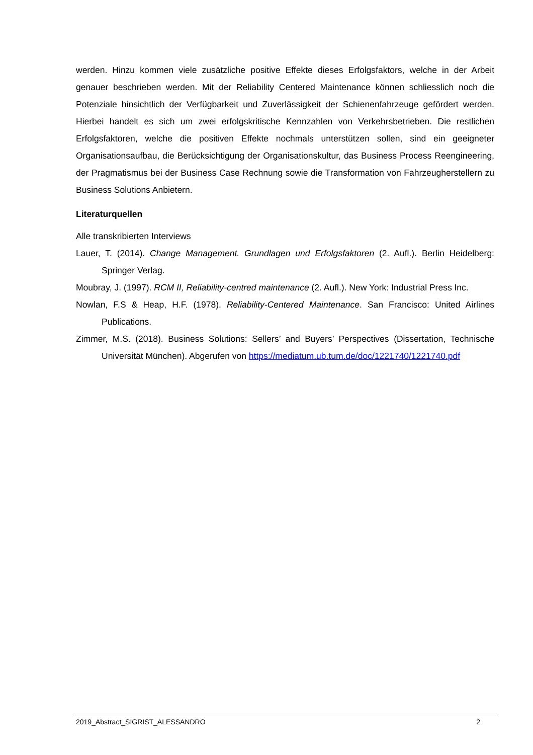werden. Hinzu kommen viele zusätzliche positive Effekte dieses Erfolgsfaktors, welche in der Arbeit genauer beschrieben werden. Mit der Reliability Centered Maintenance können schliesslich noch die Potenziale hinsichtlich der Verfügbarkeit und Zuverlässigkeit der Schienenfahrzeuge gefördert werden. Hierbei handelt es sich um zwei erfolgskritische Kennzahlen von Verkehrsbetrieben. Die restlichen Erfolgsfaktoren, welche die positiven Effekte nochmals unterstützen sollen, sind ein geeigneter Organisationsaufbau, die Berücksichtigung der Organisationskultur, das Business Process Reengineering, der Pragmatismus bei der Business Case Rechnung sowie die Transformation von Fahrzeugherstellern zu Business Solutions Anbietern.
Literaturquellen
Alle transkribierten Interviews
Lauer, T. (2014). Change Management. Grundlagen und Erfolgsfaktoren (2. Aufl.). Berlin Heidelberg: Springer Verlag.
Moubray, J. (1997). RCM II, Reliability-centred maintenance (2. Aufl.). New York: Industrial Press Inc.
Nowlan, F.S & Heap, H.F. (1978). Reliability-Centered Maintenance. San Francisco: United Airlines Publications.
Zimmer, M.S. (2018). Business Solutions: Sellers’ and Buyers’ Perspectives (Dissertation, Technische Universität München). Abgerufen von https://mediatum.ub.tum.de/doc/1221740/1221740.pdf
2019_Abstract_SIGRIST_ALESSANDRO 2